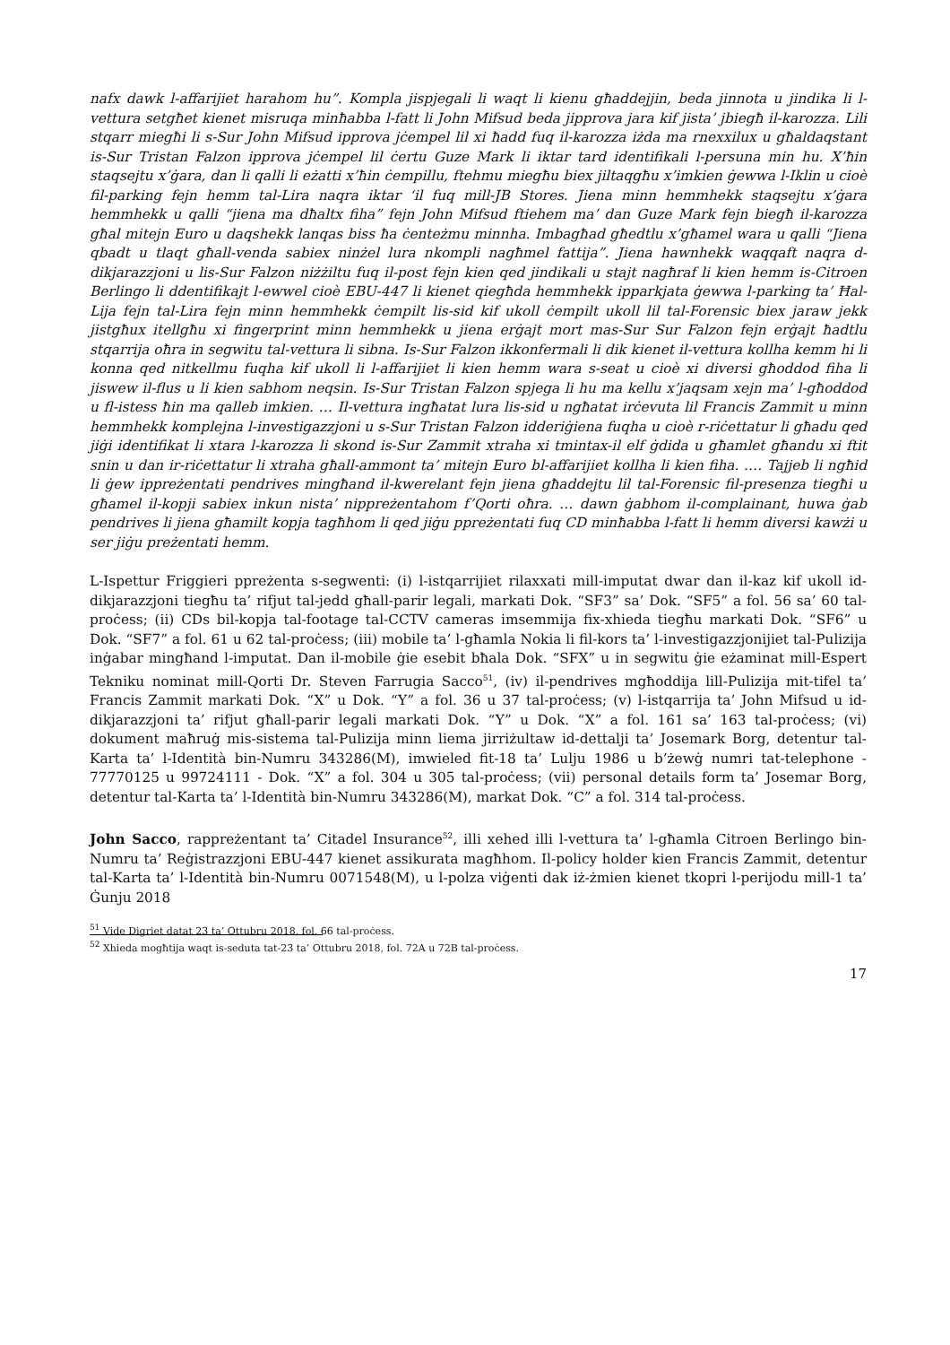nafx dawk l-affarijiet harahom hu”. Kompla jispjegali li waqt li kienu għaddejjin, beda jinnota u jindika li l-vettura setgħet kienet misruqa minħabba l-fatt li John Mifsud beda jipprova jara kif jista’ jbiegħ il-karozza. Lili stqarr miegħi li s-Sur John Mifsud ipprova jċempel lil xi ħadd fuq il-karozza iżda ma rnexxilux u għaldaqstant is-Sur Tristan Falzon ipprova jċempel lil ċertu Guze Mark li iktar tard identifikali l-persuna min hu. X’ħin staqsejtu x’ġara, dan li qalli li eżatti x’ħin ċempillu, ftehmu miegħu biex jiltaqgħu x’imkien ġewwa l-Iklin u cioè fil-parking fejn hemm tal-Lira naqra iktar ‘il fuq mill-JB Stores. Jiena minn hemmhekk staqsejtu x’ġara hemmhekk u qalli “jiena ma dħaltx fiha” fejn John Mifsud ftiehem ma’ dan Guze Mark fejn biegħ il-karozza għal mitejn Euro u daqshekk lanqas biss ħa ċenteżmu minnha. Imbagħad għedtlu x’għamel wara u qalli “Jiena qbadt u tlaqt għall-venda sabiex ninżel lura nkompli nagħmel fattija”. Jiena hawnhekk waqqaft naqra d-dikjarazzjoni u lis-Sur Falzon niżżiltu fuq il-post fejn kien qed jindikali u stajt nagħraf li kien hemm is-Citroen Berlingo li ddentifikajt l-ewwel cioè EBU-447 li kienet qiegħda hemmhekk ipparkjata ġewwa l-parking ta’ Ħal-Lija fejn tal-Lira fejn minn hemmhekk ċempilt lis-sid kif ukoll ċempilt ukoll lil tal-Forensic biex jaraw jekk jistgħux itellgħu xi fingerprint minn hemmhekk u jiena erġajt mort mas-Sur Sur Falzon fejn erġajt ħadtlu stqarrija oħra in segwitu tal-vettura li sibna. Is-Sur Falzon ikkonfermali li dik kienet il-vettura kollha kemm hi li konna qed nitkellmu fuqha kif ukoll li l-affarijiet li kien hemm wara s-seat u cioè xi diversi għoddod fiha li jiswew il-flus u li kien sabhom neqsin. Is-Sur Tristan Falzon spjega li hu ma kellu x’jaqsam xejn ma’ l-għoddod u fl-istess ħin ma qalleb imkien. … Il-vettura ingħatat lura lis-sid u ngħatat irċevuta lil Francis Zammit u minn hemmhekk komplejna l-investigazzjoni u s-Sur Tristan Falzon idderiġiena fuqha u cioè r-riċettatur li għadu qed jiġi identifikat li xtara l-karozza li skond is-Sur Zammit xtraha xi tmintax-il elf ġdida u għamlet għandu xi ftit snin u dan ir-riċettatur li xtraha għall-ammont ta’ mitejn Euro bl-affarijiet kollha li kien fiha. …. Tajjeb li ngħid li ġew ippreżentati pendrives mingħand il-kwerelant fejn jiena għaddejtu lil tal-Forensic fil-presenza tiegħi u għamel il-kopji sabiex inkun nista’ nippreżentahom f’Qorti oħra. … dawn ġabhom il-complainant, huwa ġab pendrives li jiena għamilt kopja tagħhom li qed jiġu ppreżentati fuq CD minħabba l-fatt li hemm diversi kawżi u ser jiġu preżentati hemm.
L-Ispettur Friggieri ppreżenta s-segwenti: (i) l-istqarrijiet rilaxxati mill-imputat dwar dan il-kaz kif ukoll id-dikjarazzjoni tiegħu ta’ rifjut tal-jedd għall-parir legali, markati Dok. “SF3” sa’ Dok. “SF5” a fol. 56 sa’ 60 tal-proċess; (ii) CDs bil-kopja tal-footage tal-CCTV cameras imsemmija fix-xhieda tiegħu markati Dok. “SF6” u Dok. “SF7” a fol. 61 u 62 tal-proċess; (iii) mobile ta’ l-għamla Nokia li fil-kors ta’ l-investigazzjonijiet tal-Pulizija inġabar mingħand l-imputat. Dan il-mobile ġie esebit bħala Dok. “SFX” u in segwitu ġie eżaminat mill-Espert Tekniku nominat mill-Qorti Dr. Steven Farrugia Sacco<sup>51</sup>, (iv) il-pendrives mgħoddija lill-Pulizija mit-tifel ta’ Francis Zammit markati Dok. “X” u Dok. “Y” a fol. 36 u 37 tal-proċess; (v) l-istqarrija ta’ John Mifsud u id-dikjarazzjoni ta’ rifjut għall-parir legali markati Dok. “Y” u Dok. “X” a fol. 161 sa’ 163 tal-proċess; (vi) dokument maħruġ mis-sistema tal-Pulizija minn liema jirriżultaw id-dettalji ta’ Josemark Borg, detentur tal-Karta ta’ l-Identità bin-Numru 343286(M), imwieled fit-18 ta’ Lulju 1986 u b’żewġ numri tat-telephone - 77770125 u 99724111 - Dok. “X” a fol. 304 u 305 tal-proċess; (vii) personal details form ta’ Josemar Borg, detentur tal-Karta ta’ l-Identità bin-Numru 343286(M), markat Dok. “C” a fol. 314 tal-proċess.
John Sacco, rappreżentant ta’ Citadel Insurance<sup>52</sup>, illi xehed illi l-vettura ta’ l-għamla Citroen Berlingo bin-Numru ta’ Reġistrazzjoni EBU-447 kienet assikurata magħhom. Il-policy holder kien Francis Zammit, detentur tal-Karta ta’ l-Identità bin-Numru 0071548(M), u l-polza viġenti dak iż-żmien kienet tkopri l-perijodu mill-1 ta’ Ġunju 2018
<sup>51</sup> Vide Digriet datat 23 ta’ Ottubru 2018, fol. 66 tal-proċess.
<sup>52</sup> Xhieda mogħtija waqt is-seduta tat-23 ta’ Ottubru 2018, fol. 72A u 72B tal-proċess.
17